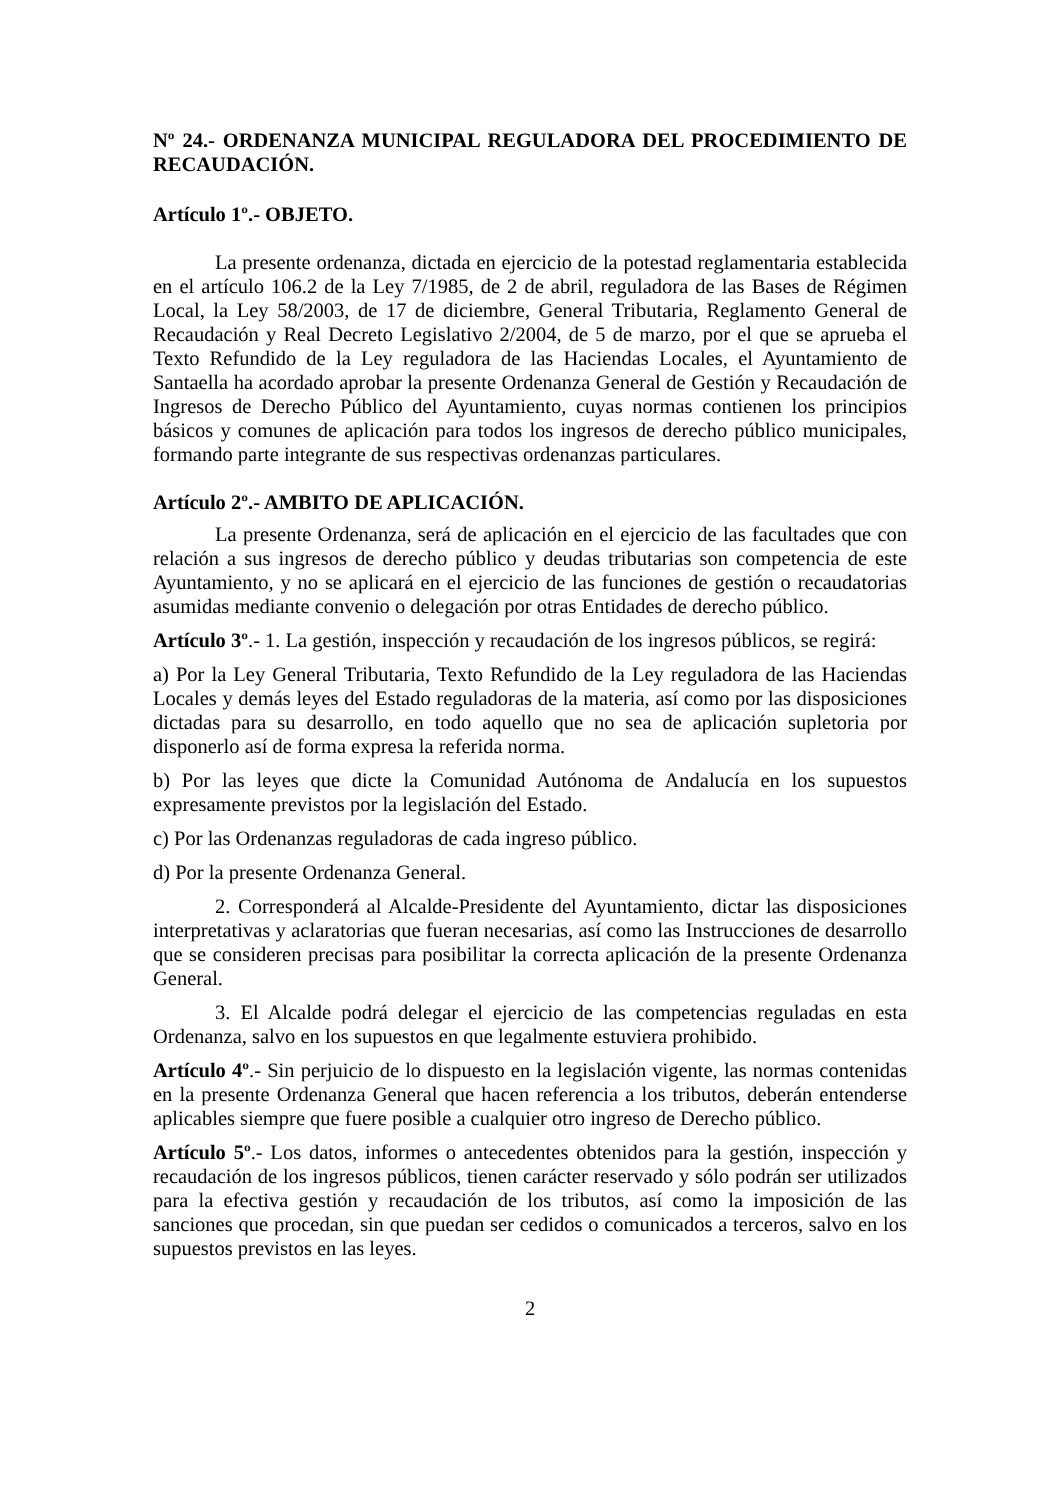Nº 24.- ORDENANZA MUNICIPAL REGULADORA DEL PROCEDIMIENTO DE RECAUDACIÓN.
Artículo 1º.- OBJETO.
La presente ordenanza, dictada en ejercicio de la potestad reglamentaria establecida en el artículo 106.2 de la Ley 7/1985, de 2 de abril, reguladora de las Bases de Régimen Local, la Ley 58/2003, de 17 de diciembre, General Tributaria, Reglamento General de Recaudación y Real Decreto Legislativo 2/2004, de 5 de marzo, por el que se aprueba el Texto Refundido de la Ley reguladora de las Haciendas Locales, el Ayuntamiento de Santaella ha acordado aprobar la presente Ordenanza General de Gestión y Recaudación de Ingresos de Derecho Público del Ayuntamiento, cuyas normas contienen los principios básicos y comunes de aplicación para todos los ingresos de derecho público municipales, formando parte integrante de sus respectivas ordenanzas particulares.
Artículo 2º.- AMBITO DE APLICACIÓN.
La presente Ordenanza, será de aplicación en el ejercicio de las facultades que con relación a sus ingresos de derecho público y deudas tributarias son competencia de este Ayuntamiento, y no se aplicará en el ejercicio de las funciones de gestión o recaudatorias asumidas mediante convenio o delegación por otras Entidades de derecho público.
Artículo 3º.- 1. La gestión, inspección y recaudación de los ingresos públicos, se regirá:
a) Por la Ley General Tributaria, Texto Refundido de la Ley reguladora de las Haciendas Locales y demás leyes del Estado reguladoras de la materia, así como por las disposiciones dictadas para su desarrollo, en todo aquello que no sea de aplicación supletoria por disponerlo así de forma expresa la referida norma.
b) Por las leyes que dicte la Comunidad Autónoma de Andalucía en los supuestos expresamente previstos por la legislación del Estado.
c) Por las Ordenanzas reguladoras de cada ingreso público.
d) Por la presente Ordenanza General.
2. Corresponderá al Alcalde-Presidente del Ayuntamiento, dictar las disposiciones interpretativas y aclaratorias que fueran necesarias, así como las Instrucciones de desarrollo que se consideren precisas para posibilitar la correcta aplicación de la presente Ordenanza General.
3. El Alcalde podrá delegar el ejercicio de las competencias reguladas en esta Ordenanza, salvo en los supuestos en que legalmente estuviera prohibido.
Artículo 4º.- Sin perjuicio de lo dispuesto en la legislación vigente, las normas contenidas en la presente Ordenanza General que hacen referencia a los tributos, deberán entenderse aplicables siempre que fuere posible a cualquier otro ingreso de Derecho público.
Artículo 5º.- Los datos, informes o antecedentes obtenidos para la gestión, inspección y recaudación de los ingresos públicos, tienen carácter reservado y sólo podrán ser utilizados para la efectiva gestión y recaudación de los tributos, así como la imposición de las sanciones que procedan, sin que puedan ser cedidos o comunicados a terceros, salvo en los supuestos previstos en las leyes.
2